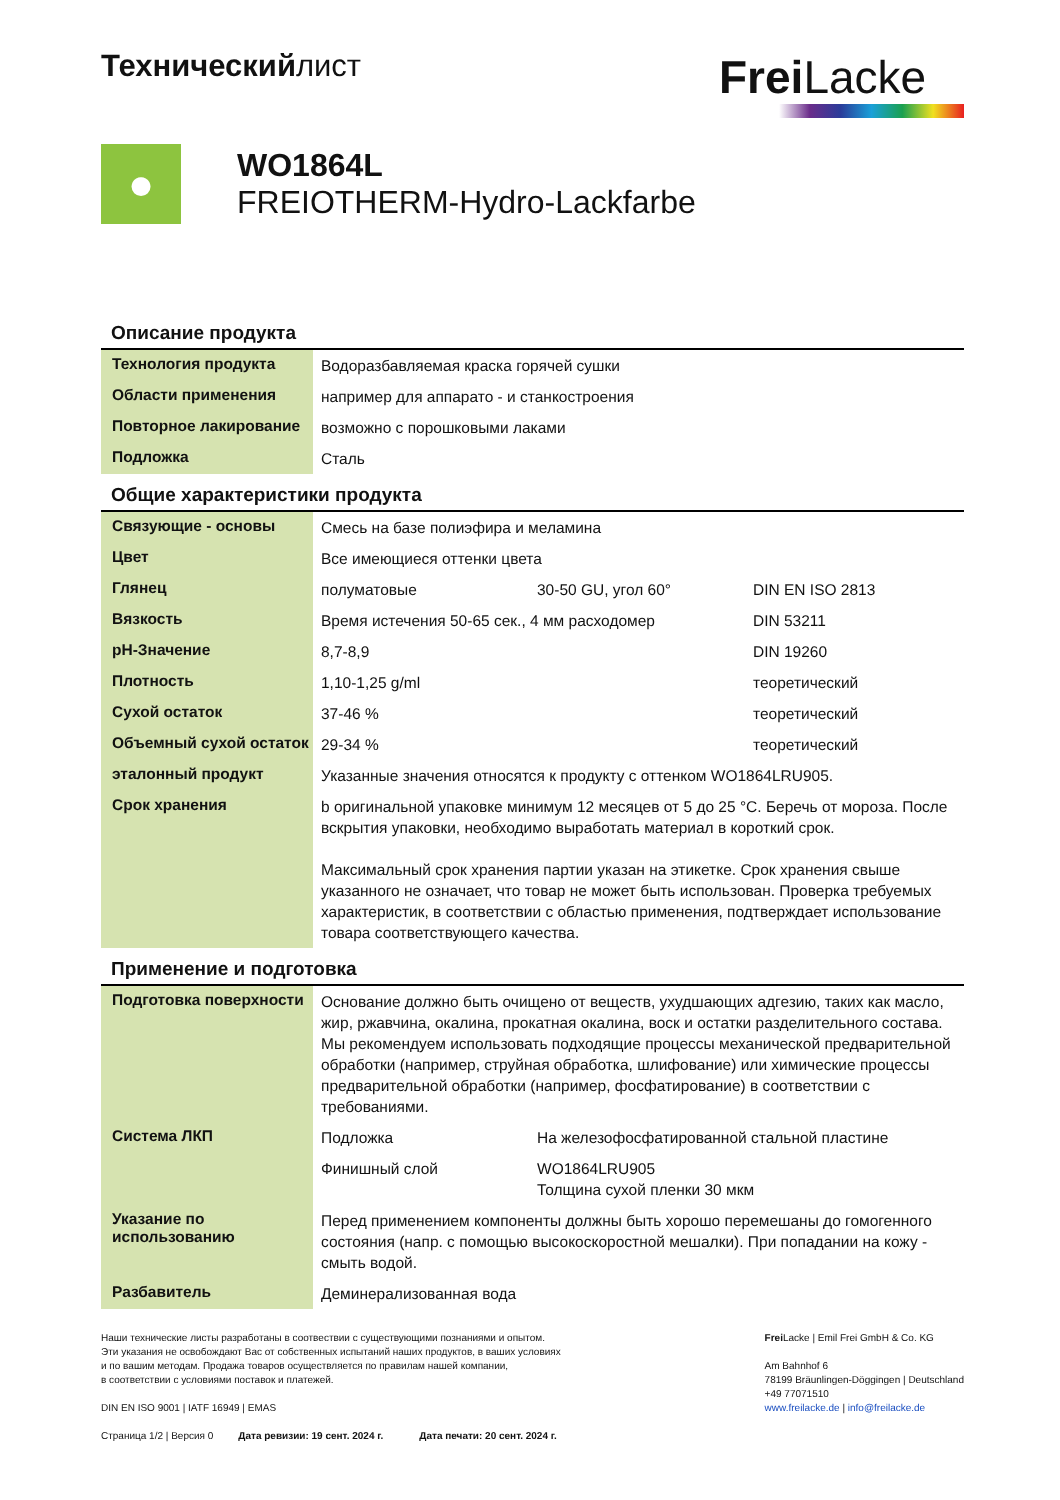Техническийлист
Frei Lacke
●
WO1864L
FREIOTHERM-Hydro-Lackfarbe
Описание продукта
| Технология продукта | Водоразбавляемая краска горячей сушки |
| Области применения | например для аппарато - и станкостроения |
| Повторное лакирование | возможно с порошковыми лаками |
| Подложка | Сталь |
Общие характеристики продукта
| Связующие - основы | Смесь на базе полиэфира и меламина | | |
| Цвет | Все имеющиеся оттенки цвета | | |
| Глянец | полуматовые | 30-50 GU, угол 60° | DIN EN ISO 2813 |
| Вязкость | Время истечения 50-65 сек., 4 мм расходомер | | DIN 53211 |
| pH-Значение | 8,7-8,9 | | DIN 19260 |
| Плотность | 1,10-1,25 g/ml | | теоретический |
| Сухой остаток | 37-46 % | | теоретический |
| Объемный сухой остаток | 29-34 % | | теоретический |
| эталонный продукт | Указанные значения относятся к продукту с оттенком WO1864LRU905. | | |
| Срок хранения | b оригинальной упаковке минимум 12 месяцев от 5 до 25 °C. Беречь от мороза. После вскрытия упаковки, необходимо выработать материал в короткий срок. Максимальный срок хранения партии указан на этикетке. Срок хранения свыше указанного не означает, что товар не может быть использован. Проверка требуемых характеристик, в соответствии с областью применения, подтверждает использование товара соответствующего качества. | | |
Применение и подготовка
| Подготовка поверхности | Основание должно быть очищено от веществ, ухудшающих адгезию, таких как масло, жир, ржавчина, окалина, прокатная окалина, воск и остатки разделительного состава. Мы рекомендуем использовать подходящие процессы механической предварительной обработки (например, струйная обработка, шлифование) или химические процессы предварительной обработки (например, фосфатирование) в соответствии с требованиями. | |
| Система ЛКП | Подложка | На железофосфатированной стальной пластине |
| | Финишный слой | WO1864LRU905 Толщина сухой пленки 30 мкм |
| Указание по использованию | Перед применением компоненты должны быть хорошо перемешаны до гомогенного состояния (напр. с помощью высокоскоростной мешалки). При попадании на кожу - смыть водой. | |
| Разбавитель | Деминерализованная вода | |
Наши технические листы разработаны в соотвествии с существующими познаниями и опытом.
Эти указания не освобождают Вас от собственных испытаний наших продуктов, в ваших условиях
и по вашим методам. Продажа товаров осуществляется по правилам нашей компании,
в соответствии с условиями поставок и платежей.
DIN EN ISO 9001 | IATF 16949 | EMAS
Страница 1/2 | Версия 0 Дата ревизии: 19 сент. 2024 г. Дата печати: 20 сент. 2024 г.
Frei Lacke | Emil Frei GmbH & Co. KG
Am Bahnhof 6
78199 Bräunlingen-Döggingen | Deutschland
+49 77071510
www.freilacke.de | info@freilacke.de